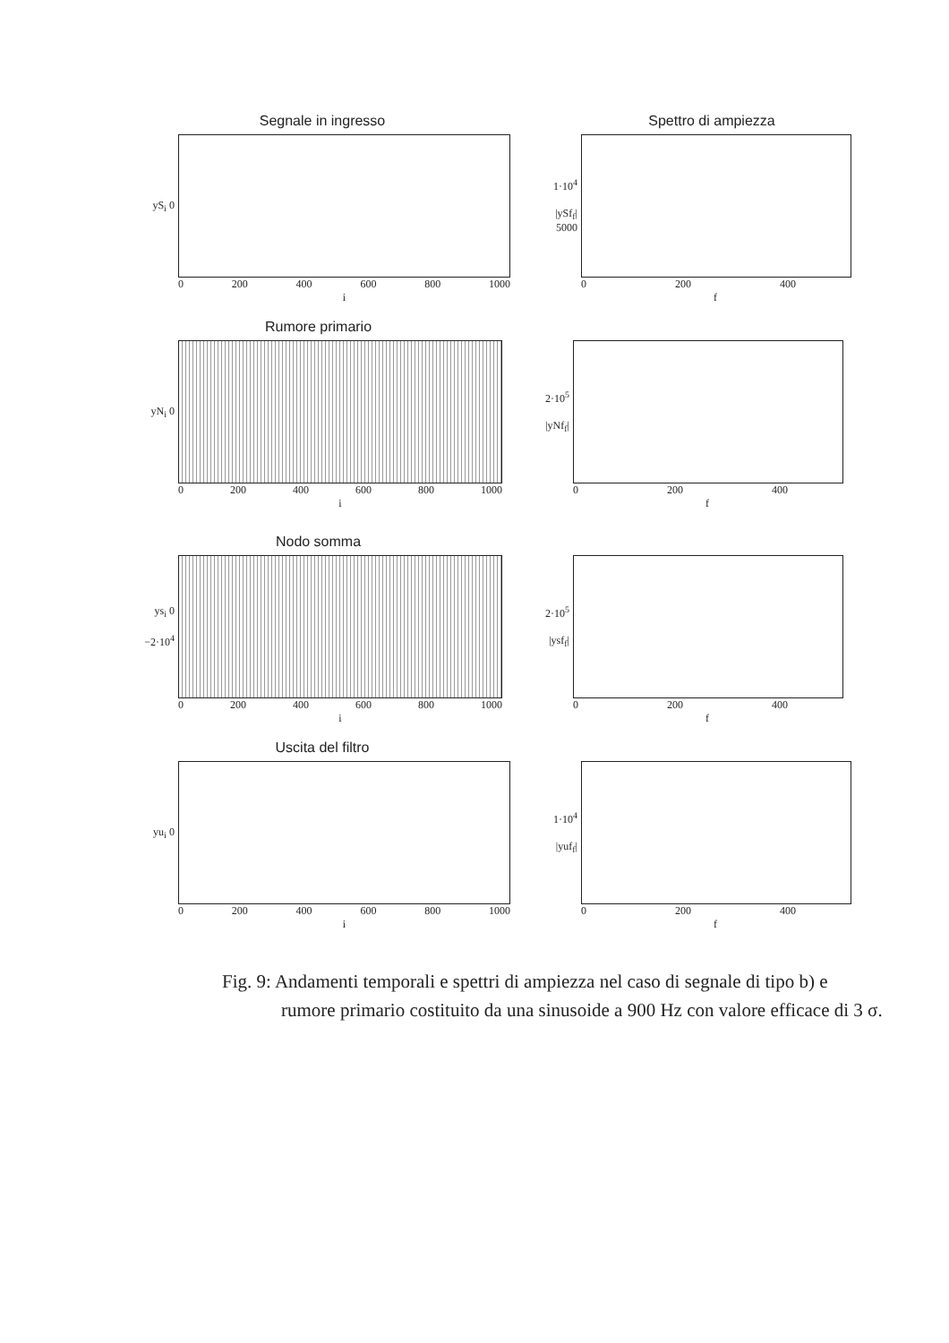Segnale in ingresso
yS<sub>i</sub> 0
0 200 400 600 800 1000
i
Spettro di ampiezza
1·10<sup>4</sup>
|ySf<sub>f</sub>| 5000
0 200 400
f
Rumore primario
yN<sub>i</sub> 0
0 200 400 600 800 1000
i
2·10<sup>5</sup>
|yNf<sub>f</sub>|
0 200 400
f
Nodo somma
ys<sub>i</sub> 0
−2·10<sup>4</sup>
0 200 400 600 800 1000
i
2·10<sup>5</sup>
|ysf<sub>f</sub>|
0 200 400
f
Uscita del filtro
yu<sub>i</sub> 0
0 200 400 600 800 1000
i
1·10<sup>4</sup>
|yuf<sub>f</sub>|
0 200 400
f
Fig. 9: Andamenti temporali e spettri di ampiezza nel caso di segnale di tipo b) e rumore primario costituito da una sinusoide a 900 Hz con valore efficace di 3 σ.